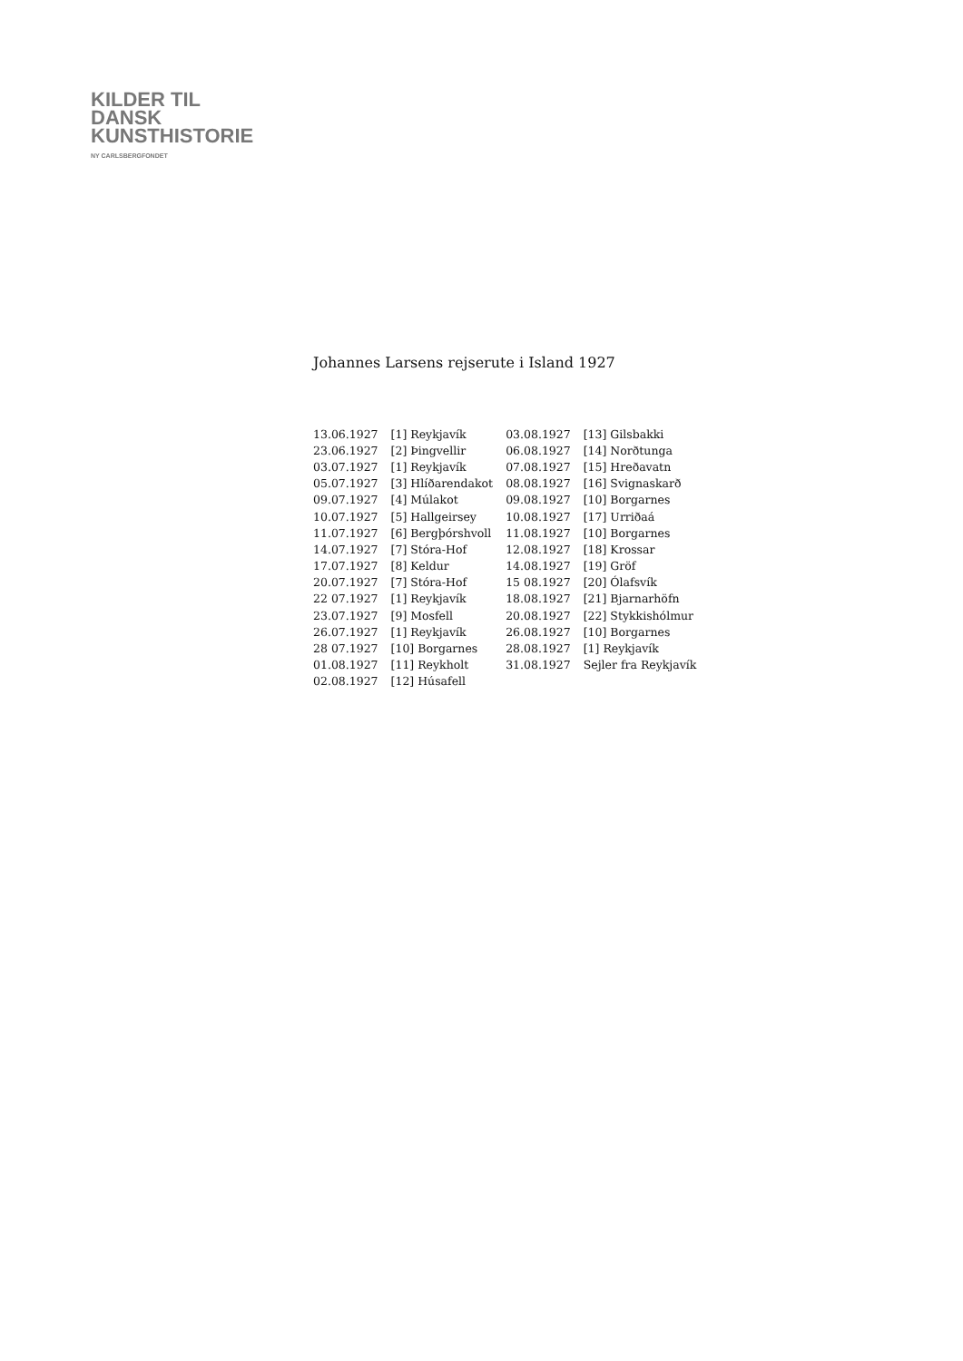KILDER TIL
DANSK
KUNSTHISTORIE
NY CARLSBERGFONDET
Johannes Larsens rejserute i Island 1927
| 13.06.1927 | [1] Reykjavík | 03.08.1927 | [13] Gilsbakki |
| 23.06.1927 | [2] Þingvellir | 06.08.1927 | [14] Norðtunga |
| 03.07.1927 | [1] Reykjavík | 07.08.1927 | [15] Hreðavatn |
| 05.07.1927 | [3] Hlíðarendakot | 08.08.1927 | [16] Svignaskarð |
| 09.07.1927 | [4] Múlakot | 09.08.1927 | [10] Borgarnes |
| 10.07.1927 | [5] Hallgeirsey | 10.08.1927 | [17] Urriðaá |
| 11.07.1927 | [6] Bergþórshvoll | 11.08.1927 | [10] Borgarnes |
| 14.07.1927 | [7] Stóra-Hof | 12.08.1927 | [18] Krossar |
| 17.07.1927 | [8] Keldur | 14.08.1927 | [19] Gröf |
| 20.07.1927 | [7] Stóra-Hof | 15 08.1927 | [20] Ólafsvík |
| 22 07.1927 | [1] Reykjavík | 18.08.1927 | [21] Bjarnarhöfn |
| 23.07.1927 | [9] Mosfell | 20.08.1927 | [22] Stykkishólmur |
| 26.07.1927 | [1] Reykjavík | 26.08.1927 | [10] Borgarnes |
| 28 07.1927 | [10] Borgarnes | 28.08.1927 | [1] Reykjavík |
| 01.08.1927 | [11] Reykholt | 31.08.1927 | Sejler fra Reykjavík |
| 02.08.1927 | [12] Húsafell | | |